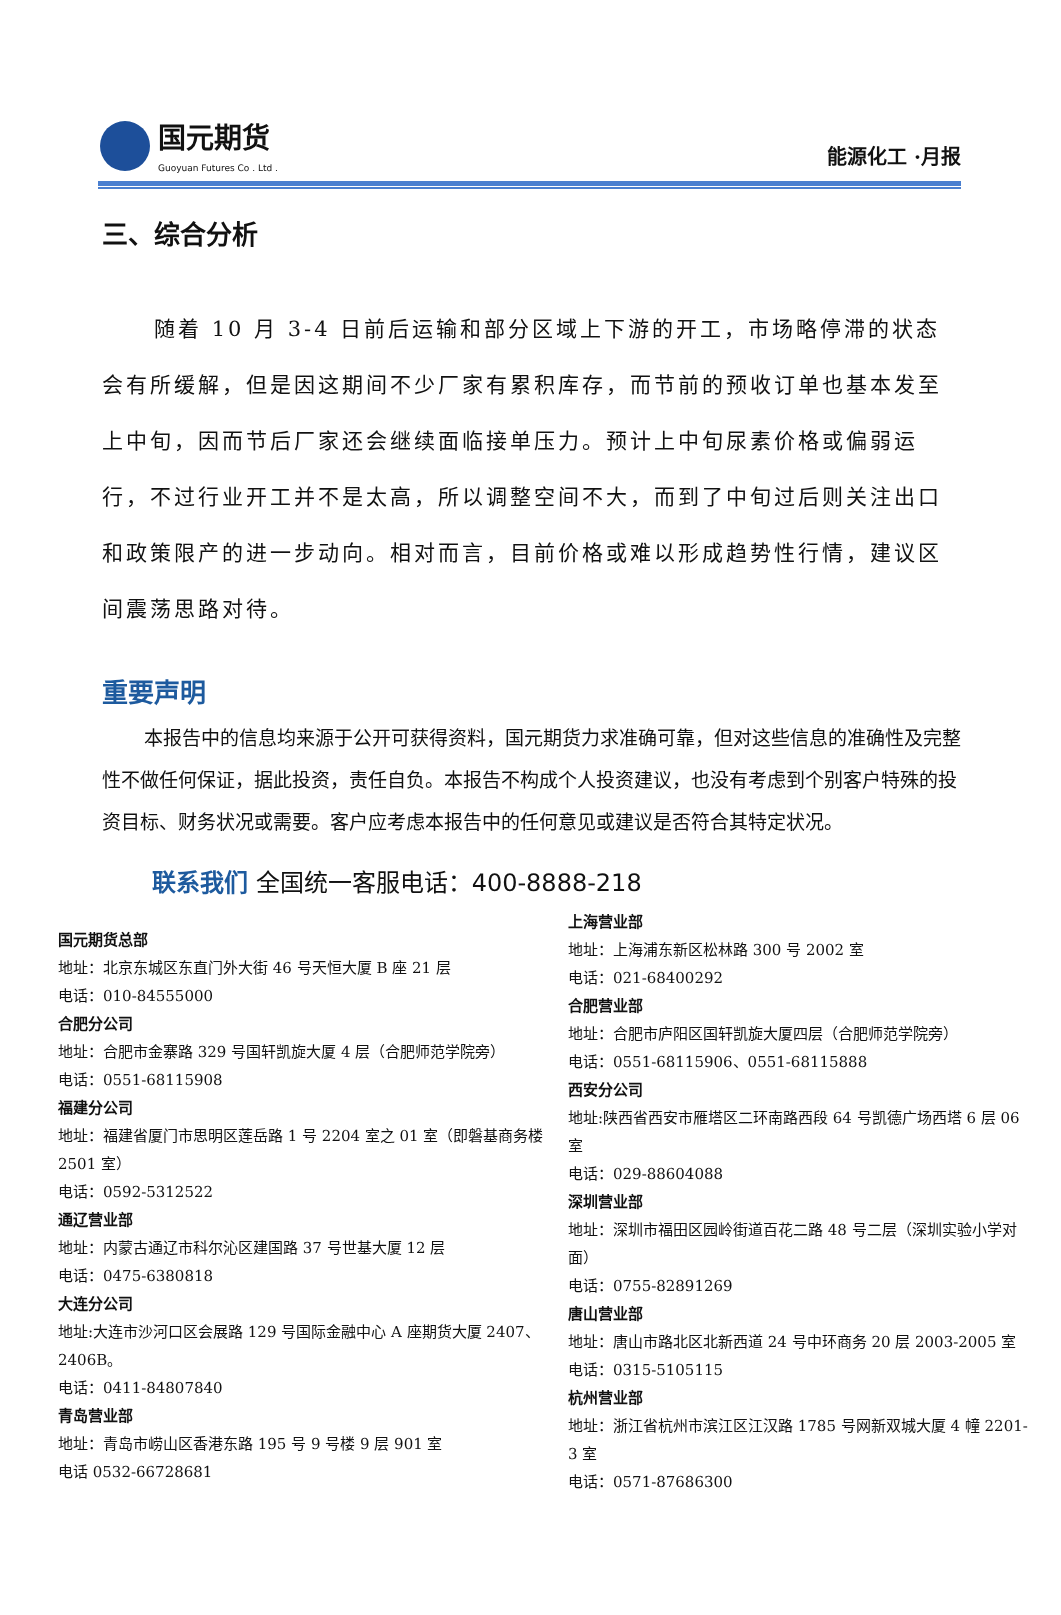国元期货
Guoyuan Futures Co . Ltd .
能源化工 ·月报
三、综合分析
随着 10 月 3-4 日前后运输和部分区域上下游的开工，市场略停滞的状态会有所缓解，但是因这期间不少厂家有累积库存，而节前的预收订单也基本发至上中旬，因而节后厂家还会继续面临接单压力。预计上中旬尿素价格或偏弱运行，不过行业开工并不是太高，所以调整空间不大，而到了中旬过后则关注出口和政策限产的进一步动向。相对而言，目前价格或难以形成趋势性行情，建议区间震荡思路对待。
重要声明
本报告中的信息均来源于公开可获得资料，国元期货力求准确可靠，但对这些信息的准确性及完整性不做任何保证，据此投资，责任自负。本报告不构成个人投资建议，也没有考虑到个别客户特殊的投资目标、财务状况或需要。客户应考虑本报告中的任何意见或建议是否符合其特定状况。
联系我们 全国统一客服电话：400-8888-218
国元期货总部
地址：北京东城区东直门外大街 46 号天恒大厦 B 座 21 层
电话：010-84555000
合肥分公司
地址：合肥市金寨路 329 号国轩凯旋大厦 4 层（合肥师范学院旁）
电话：0551-68115908
福建分公司
地址：福建省厦门市思明区莲岳路 1 号 2204 室之 01 室（即磐基商务楼 2501 室）
电话：0592-5312522
通辽营业部
地址：内蒙古通辽市科尔沁区建国路 37 号世基大厦 12 层
电话：0475-6380818
大连分公司
地址:大连市沙河口区会展路 129 号国际金融中心 A 座期货大厦 2407、2406B。
电话：0411-84807840
青岛营业部
地址：青岛市崂山区香港东路 195 号 9 号楼 9 层 901 室
电话 0532-66728681
上海营业部
地址：上海浦东新区松林路 300 号 2002 室
电话：021-68400292
合肥营业部
地址：合肥市庐阳区国轩凯旋大厦四层（合肥师范学院旁）
电话：0551-68115906、0551-68115888
西安分公司
地址:陕西省西安市雁塔区二环南路西段 64 号凯德广场西塔 6 层 06 室
电话：029-88604088
深圳营业部
地址：深圳市福田区园岭街道百花二路 48 号二层（深圳实验小学对面）
电话：0755-82891269
唐山营业部
地址：唐山市路北区北新西道 24 号中环商务 20 层 2003-2005 室
电话：0315-5105115
杭州营业部
地址：浙江省杭州市滨江区江汉路 1785 号网新双城大厦 4 幢 2201-3 室
电话：0571-87686300